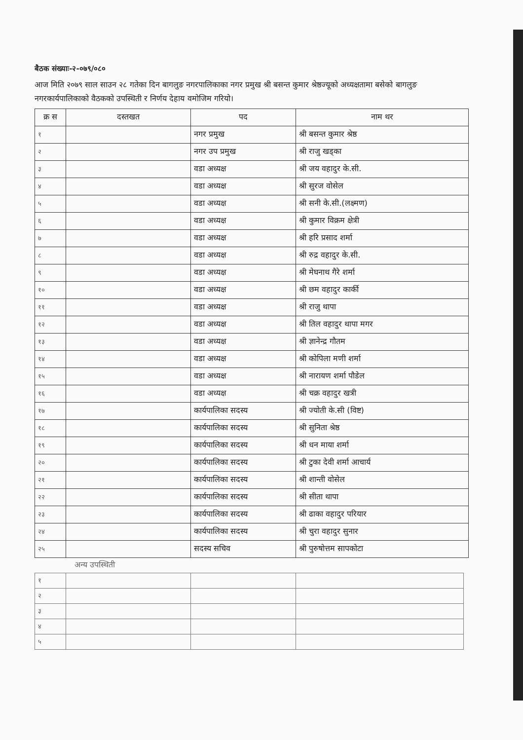बैठक संख्याः-२-०७९/०८०
आज मिति २०७९ साल साउन २८ गतेका दिन बागलुङ नगरपालिकाका नगर प्रमुख श्री बसन्त कुमार श्रेष्ठज्यूको अध्यक्षतामा बसेको बागलुङ नगरकार्यपालिकाको वैठकको उपस्थिती र निर्णय देहाय वमोजिम गरियो।
| क्र स | दस्तखत | पद | नाम थर |
| --- | --- | --- | --- |
| १ | | नगर प्रमुख | श्री बसन्त कुमार श्रेष्ठ |
| २ | | नगर उप प्रमुख | श्री राजु खड्का |
| ३ | | वडा अध्यक्ष | श्री जय वहादुर के.सी. |
| ४ | | वडा अध्यक्ष | श्री सुरज वोसेल |
| ५ | | वडा अध्यक्ष | श्री सनी के.सी.(लक्ष्मण) |
| ६ | | वडा अध्यक्ष | श्री कुमार विक्रम क्षेत्री |
| ७ | | वडा अध्यक्ष | श्री हरि प्रसाद शर्मा |
| ८ | | वडा अध्यक्ष | श्री रुद्र वहादुर के.सी. |
| ९ | | वडा अध्यक्ष | श्री मेघनाथ गैरे शर्मा |
| १० | | वडा अध्यक्ष | श्री छम वहादुर कार्की |
| ११ | | वडा अध्यक्ष | श्री राजु थापा |
| १२ | | वडा अध्यक्ष | श्री तिल वहादुर थापा मगर |
| १३ | | वडा अध्यक्ष | श्री ज्ञानेन्द्र गौतम |
| १४ | | वडा अध्यक्ष | श्री कोपिला मणी शर्मा |
| १५ | | वडा अध्यक्ष | श्री नारायण शर्मा पौडेल |
| १६ | | वडा अध्यक्ष | श्री चक्र वहादुर खत्री |
| १७ | | कार्यपालिका सदस्य | श्री ज्योती के.सी (विष्ट) |
| १८ | | कार्यपालिका सदस्य | श्री सुनिता श्रेष्ठ |
| १९ | | कार्यपालिका सदस्य | श्री धन माया शर्मा |
| २० | | कार्यपालिका सदस्य | श्री टुका देवी शर्मा आचार्य |
| २१ | | कार्यपालिका सदस्य | श्री शान्ती वोसेल |
| २२ | | कार्यपालिका सदस्य | श्री सीता थापा |
| २३ | | कार्यपालिका सदस्य | श्री ढाका वहादुर परियार |
| २४ | | कार्यपालिका सदस्य | श्री चुरा वहादुर सुनार |
| २५ | | सदस्य सचिव | श्री पुरुषोत्तम सापकोटा |
| अन्य उपस्थिती | | | |
| १ | | | |
| २ | | | |
| ३ | | | |
| ४ | | | |
| ५ | | | |